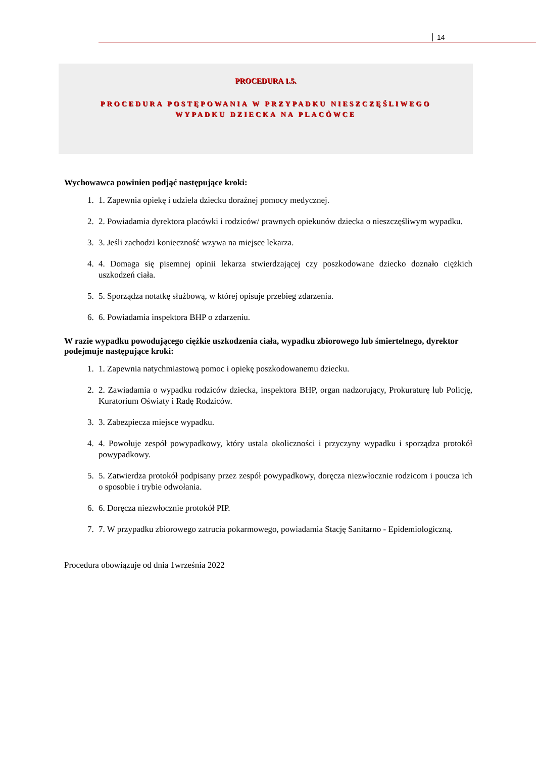14
PROCEDURA 1.5.
PROCEDURA POSTĘPOWANIA W PRZYPADKU NIESZCZĘŚLIWEGO
WYPADKU DZIECKA NA PLACÓWCE
Wychowawca powinien podjąć następujące kroki:
1. 1. Zapewnia opiekę i udziela dziecku doraźnej pomocy medycznej.
2. 2. Powiadamia dyrektora placówki i rodziców/ prawnych opiekunów dziecka o nieszczęśliwym wypadku.
3. 3. Jeśli zachodzi konieczność wzywa na miejsce lekarza.
4. 4. Domaga się pisemnej opinii lekarza stwierdzającej czy poszkodowane dziecko doznało ciężkich uszkodzeń ciała.
5. 5. Sporządza notatkę służbową, w której opisuje przebieg zdarzenia.
6. 6. Powiadamia inspektora BHP o zdarzeniu.
W razie wypadku powodującego ciężkie uszkodzenia ciała, wypadku zbiorowego lub śmiertelnego, dyrektor podejmuje następujące kroki:
1. 1. Zapewnia natychmiastową pomoc i opiekę poszkodowanemu dziecku.
2. 2. Zawiadamia o wypadku rodziców dziecka, inspektora BHP, organ nadzorujący, Prokuraturę lub Policję, Kuratorium Oświaty i Radę Rodziców.
3. 3. Zabezpiecza miejsce wypadku.
4. 4. Powołuje zespół powypadkowy, który ustala okoliczności i przyczyny wypadku i sporządza protokół powypadkowy.
5. 5. Zatwierdza protokół podpisany przez zespół powypadkowy, doręcza niezwłocznie rodzicom i poucza ich o sposobie i trybie odwołania.
6. 6. Doręcza niezwłocznie protokół PIP.
7. 7. W przypadku zbiorowego zatrucia pokarmowego, powiadamia Stację Sanitarno - Epidemiologiczną.
Procedura obowiązuje od dnia 1września 2022